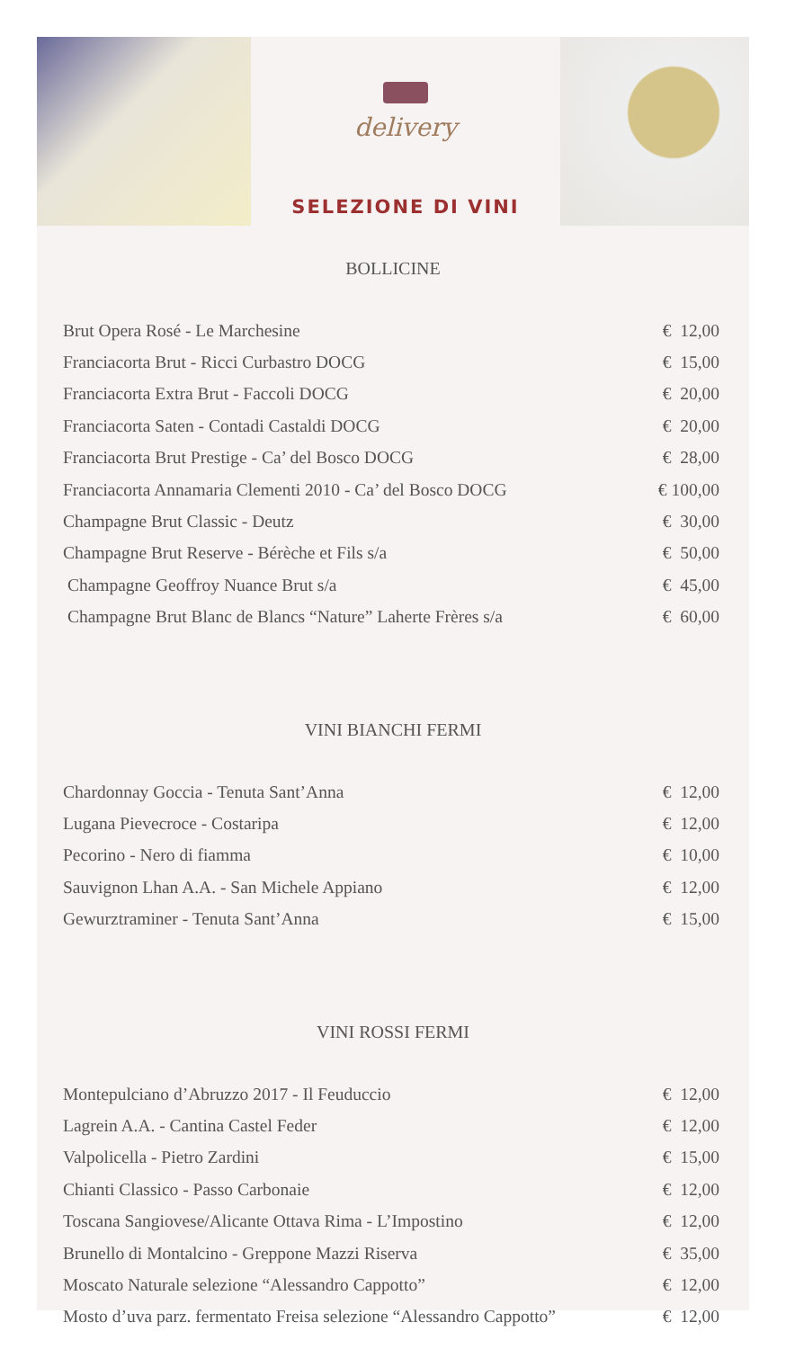delivery
SELEZIONE DI VINI
BOLLICINE
| Brut Opera Rosé - Le Marchesine | € 12,00 |
| Franciacorta Brut - Ricci Curbastro DOCG | € 15,00 |
| Franciacorta Extra Brut - Faccoli DOCG | € 20,00 |
| Franciacorta Saten - Contadi Castaldi DOCG | € 20,00 |
| Franciacorta Brut Prestige - Ca’ del Bosco DOCG | € 28,00 |
| Franciacorta Annamaria Clementi 2010 - Ca’ del Bosco DOCG | € 100,00 |
| Champagne Brut Classic - Deutz | € 30,00 |
| Champagne Brut Reserve - Bérèche et Fils s/a | € 50,00 |
| Champagne Geoffroy Nuance Brut s/a | € 45,00 |
| Champagne Brut Blanc de Blancs “Nature” Laherte Frères s/a | € 60,00 |
VINI BIANCHI FERMI
| Chardonnay Goccia - Tenuta Sant’Anna | € 12,00 |
| Lugana Pievecroce - Costaripa | € 12,00 |
| Pecorino - Nero di fiamma | € 10,00 |
| Sauvignon Lhan A.A. - San Michele Appiano | € 12,00 |
| Gewurztraminer - Tenuta Sant’Anna | € 15,00 |
VINI ROSSI FERMI
| Montepulciano d’Abruzzo 2017 - Il Feuduccio | € 12,00 |
| Lagrein A.A. - Cantina Castel Feder | € 12,00 |
| Valpolicella - Pietro Zardini | € 15,00 |
| Chianti Classico - Passo Carbonaie | € 12,00 |
| Toscana Sangiovese/Alicante Ottava Rima - L’Impostino | € 12,00 |
| Brunello di Montalcino - Greppone Mazzi Riserva | € 35,00 |
| Moscato Naturale selezione “Alessandro Cappotto” | € 12,00 |
| Mosto d’uva parz. fermentato Freisa selezione “Alessandro Cappotto” | € 12,00 |